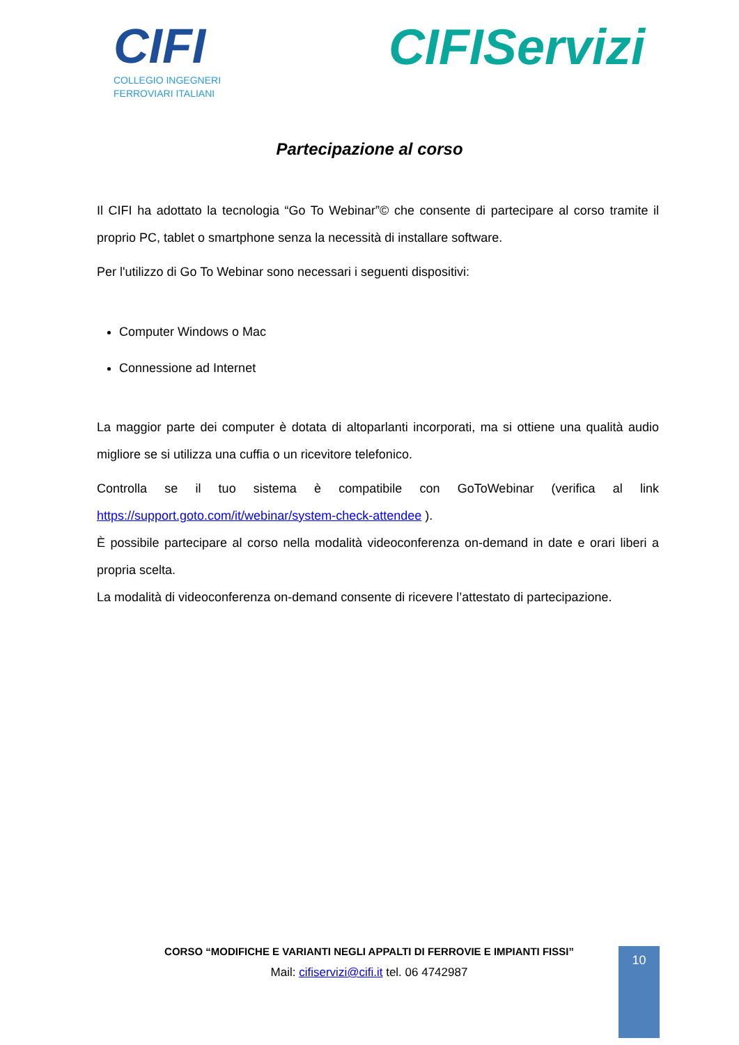CIFI
COLLEGIO INGEGNERI
FERROVIARI ITALIANI
CIFIServizi
Partecipazione al corso
Il CIFI ha adottato la tecnologia “Go To Webinar”© che consente di partecipare al corso tramite il proprio PC, tablet o smartphone senza la necessità di installare software.
Per l'utilizzo di Go To Webinar sono necessari i seguenti dispositivi:
Computer Windows o Mac
Connessione ad Internet
La maggior parte dei computer è dotata di altoparlanti incorporati, ma si ottiene una qualità audio migliore se si utilizza una cuffia o un ricevitore telefonico.
Controlla se il tuo sistema è compatibile con GoToWebinar (verifica al link https://support.goto.com/it/webinar/system-check-attendee ).
È possibile partecipare al corso nella modalità videoconferenza on-demand in date e orari liberi a propria scelta.
La modalità di videoconferenza on-demand consente di ricevere l’attestato di partecipazione.
CORSO “MODIFICHE E VARIANTI NEGLI APPALTI DI FERROVIE E IMPIANTI FISSI”
Mail: cifiservizi@cifi.it tel. 06 4742987
10